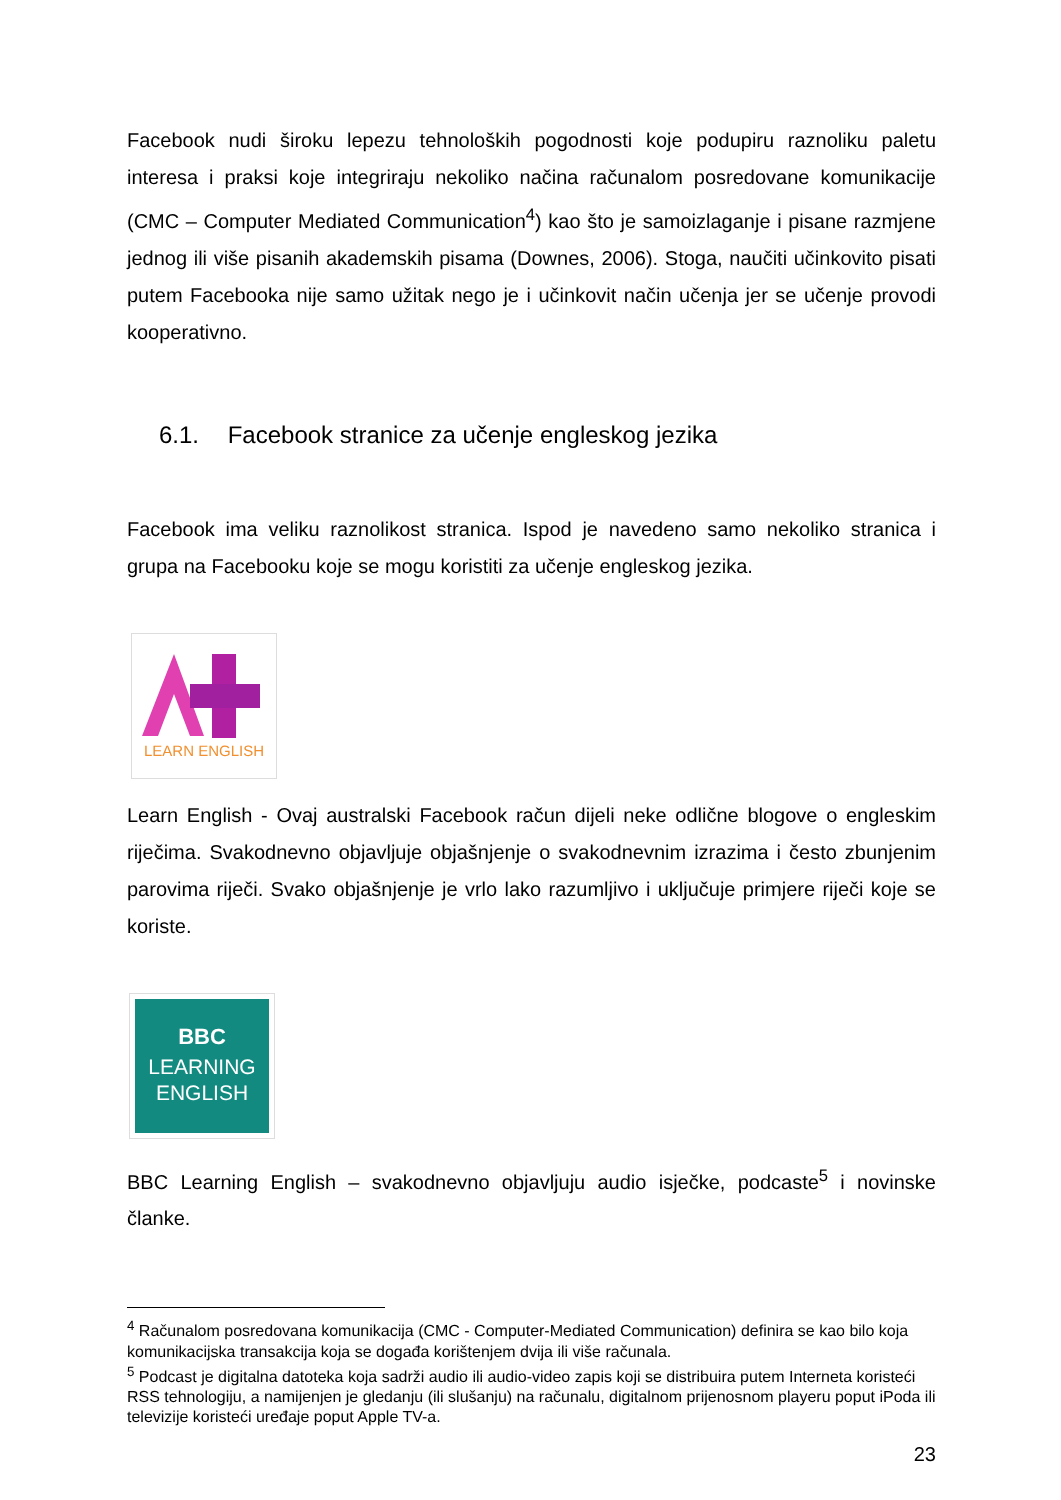Facebook nudi široku lepezu tehnoloških pogodnosti koje podupiru raznoliku paletu interesa i praksi koje integriraju nekoliko načina računalom posredovane komunikacije (CMC – Computer Mediated Communication<sup>4</sup>) kao što je samoizlaganje i pisane razmjene jednog ili više pisanih akademskih pisama (Downes, 2006). Stoga, naučiti učinkovito pisati putem Facebooka nije samo užitak nego je i učinkovit način učenja jer se učenje provodi kooperativno.
6.1. Facebook stranice za učenje engleskog jezika
Facebook ima veliku raznolikost stranica. Ispod je navedeno samo nekoliko stranica i grupa na Facebooku koje se mogu koristiti za učenje engleskog jezika.
LEARN ENGLISH
Learn English - Ovaj australski Facebook račun dijeli neke odlične blogove o engleskim riječima. Svakodnevno objavljuje objašnjenje o svakodnevnim izrazima i često zbunjenim parovima riječi. Svako objašnjenje je vrlo lako razumljivo i uključuje primjere riječi koje se koriste.
BBC
LEARNING
ENGLISH
BBC Learning English – svakodnevno objavljuju audio isječke, podcaste<sup>5</sup> i novinske članke.
<sup>4</sup> Računalom posredovana komunikacija (CMC - Computer-Mediated Communication) definira se kao bilo koja komunikacijska transakcija koja se događa korištenjem dvija ili više računala.
<sup>5</sup> Podcast je digitalna datoteka koja sadrži audio ili audio-video zapis koji se distribuira putem Interneta koristeći RSS tehnologiju, a namijenjen je gledanju (ili slušanju) na računalu, digitalnom prijenosnom playeru poput iPoda ili televizije koristeći uređaje poput Apple TV-a.
23